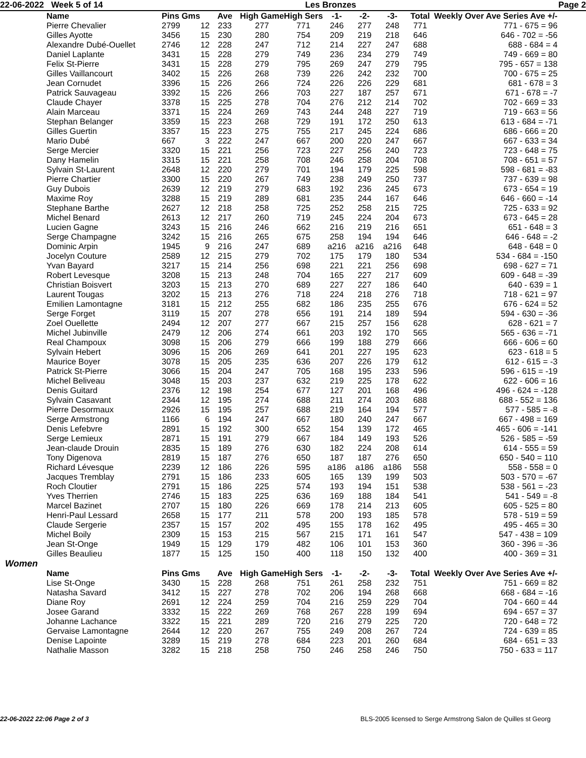22-06-2022 Week 5 of 14 Les Bronzes Page 2
| Name | Pins Gms | | Ave | High Game | High Sers | -1- | -2- | -3- | Total | Weekly Over Ave Series Ave +/- |
| --- | --- | --- | --- | --- | --- | --- | --- | --- | --- | --- |
| Pierre Chevalier | 2799 | 12 | 233 | 277 | 771 | 246 | 277 | 248 | 771 | 771 - 675 = 96 |
| Gilles Ayotte | 3456 | 15 | 230 | 280 | 754 | 209 | 219 | 218 | 646 | 646 - 702 = -56 |
| Alexandre Dubé-Ouellet | 2746 | 12 | 228 | 247 | 712 | 214 | 227 | 247 | 688 | 688 - 684 = 4 |
| Daniel Laplante | 3431 | 15 | 228 | 279 | 749 | 236 | 234 | 279 | 749 | 749 - 669 = 80 |
| Felix St-Pierre | 3431 | 15 | 228 | 279 | 795 | 269 | 247 | 279 | 795 | 795 - 657 = 138 |
| Gilles Vaillancourt | 3402 | 15 | 226 | 268 | 739 | 226 | 242 | 232 | 700 | 700 - 675 = 25 |
| Jean Cornudet | 3396 | 15 | 226 | 266 | 724 | 226 | 226 | 229 | 681 | 681 - 678 = 3 |
| Patrick Sauvageau | 3392 | 15 | 226 | 266 | 703 | 227 | 187 | 257 | 671 | 671 - 678 = -7 |
| Claude Chayer | 3378 | 15 | 225 | 278 | 704 | 276 | 212 | 214 | 702 | 702 - 669 = 33 |
| Alain Marceau | 3371 | 15 | 224 | 269 | 743 | 244 | 248 | 227 | 719 | 719 - 663 = 56 |
| Stephan Belanger | 3359 | 15 | 223 | 268 | 729 | 191 | 172 | 250 | 613 | 613 - 684 = -71 |
| Gilles Guertin | 3357 | 15 | 223 | 275 | 755 | 217 | 245 | 224 | 686 | 686 - 666 = 20 |
| Mario Dubé | 667 | 3 | 222 | 247 | 667 | 200 | 220 | 247 | 667 | 667 - 633 = 34 |
| Serge Mercier | 3320 | 15 | 221 | 256 | 723 | 227 | 256 | 240 | 723 | 723 - 648 = 75 |
| Dany Hamelin | 3315 | 15 | 221 | 258 | 708 | 246 | 258 | 204 | 708 | 708 - 651 = 57 |
| Sylvain St-Laurent | 2648 | 12 | 220 | 279 | 701 | 194 | 179 | 225 | 598 | 598 - 681 = -83 |
| Pierre Chartier | 3300 | 15 | 220 | 267 | 749 | 238 | 249 | 250 | 737 | 737 - 639 = 98 |
| Guy Dubois | 2639 | 12 | 219 | 279 | 683 | 192 | 236 | 245 | 673 | 673 - 654 = 19 |
| Maxime Roy | 3288 | 15 | 219 | 289 | 681 | 235 | 244 | 167 | 646 | 646 - 660 = -14 |
| Stephane Barthe | 2627 | 12 | 218 | 258 | 725 | 252 | 258 | 215 | 725 | 725 - 633 = 92 |
| Michel Benard | 2613 | 12 | 217 | 260 | 719 | 245 | 224 | 204 | 673 | 673 - 645 = 28 |
| Lucien Gagne | 3243 | 15 | 216 | 246 | 662 | 216 | 219 | 216 | 651 | 651 - 648 = 3 |
| Serge Champagne | 3242 | 15 | 216 | 265 | 675 | 258 | 194 | 194 | 646 | 646 - 648 = -2 |
| Dominic Arpin | 1945 | 9 | 216 | 247 | 689 | a216 | a216 | a216 | 648 | 648 - 648 = 0 |
| Jocelyn Couture | 2589 | 12 | 215 | 279 | 702 | 175 | 179 | 180 | 534 | 534 - 684 = -150 |
| Yvan Bayard | 3217 | 15 | 214 | 256 | 698 | 221 | 221 | 256 | 698 | 698 - 627 = 71 |
| Robert Levesque | 3208 | 15 | 213 | 248 | 704 | 165 | 227 | 217 | 609 | 609 - 648 = -39 |
| Christian Boisvert | 3203 | 15 | 213 | 270 | 689 | 227 | 227 | 186 | 640 | 640 - 639 = 1 |
| Laurent Tougas | 3202 | 15 | 213 | 276 | 718 | 224 | 218 | 276 | 718 | 718 - 621 = 97 |
| Emilien Lamontagne | 3181 | 15 | 212 | 255 | 682 | 186 | 235 | 255 | 676 | 676 - 624 = 52 |
| Serge Forget | 3119 | 15 | 207 | 278 | 656 | 191 | 214 | 189 | 594 | 594 - 630 = -36 |
| Zoel Ouellette | 2494 | 12 | 207 | 277 | 667 | 215 | 257 | 156 | 628 | 628 - 621 = 7 |
| Michel Jubinville | 2479 | 12 | 206 | 274 | 661 | 203 | 192 | 170 | 565 | 565 - 636 = -71 |
| Real Champoux | 3098 | 15 | 206 | 279 | 666 | 199 | 188 | 279 | 666 | 666 - 606 = 60 |
| Sylvain Hebert | 3096 | 15 | 206 | 269 | 641 | 201 | 227 | 195 | 623 | 623 - 618 = 5 |
| Maurice Boyer | 3078 | 15 | 205 | 235 | 636 | 207 | 226 | 179 | 612 | 612 - 615 = -3 |
| Patrick St-Pierre | 3066 | 15 | 204 | 247 | 705 | 168 | 195 | 233 | 596 | 596 - 615 = -19 |
| Michel Beliveau | 3048 | 15 | 203 | 237 | 632 | 219 | 225 | 178 | 622 | 622 - 606 = 16 |
| Denis Guitard | 2376 | 12 | 198 | 254 | 677 | 127 | 201 | 168 | 496 | 496 - 624 = -128 |
| Sylvain Casavant | 2344 | 12 | 195 | 274 | 688 | 211 | 274 | 203 | 688 | 688 - 552 = 136 |
| Pierre Desormaux | 2926 | 15 | 195 | 257 | 688 | 219 | 164 | 194 | 577 | 577 - 585 = -8 |
| Serge Armstrong | 1166 | 6 | 194 | 247 | 667 | 180 | 240 | 247 | 667 | 667 - 498 = 169 |
| Denis Lefebvre | 2891 | 15 | 192 | 300 | 652 | 154 | 139 | 172 | 465 | 465 - 606 = -141 |
| Serge Lemieux | 2871 | 15 | 191 | 279 | 667 | 184 | 149 | 193 | 526 | 526 - 585 = -59 |
| Jean-claude Drouin | 2835 | 15 | 189 | 276 | 630 | 182 | 224 | 208 | 614 | 614 - 555 = 59 |
| Tony Digenova | 2819 | 15 | 187 | 276 | 650 | 187 | 187 | 276 | 650 | 650 - 540 = 110 |
| Richard Lévesque | 2239 | 12 | 186 | 226 | 595 | a186 | a186 | a186 | 558 | 558 - 558 = 0 |
| Jacques Tremblay | 2791 | 15 | 186 | 233 | 605 | 165 | 139 | 199 | 503 | 503 - 570 = -67 |
| Roch Cloutier | 2791 | 15 | 186 | 225 | 574 | 193 | 194 | 151 | 538 | 538 - 561 = -23 |
| Yves Therrien | 2746 | 15 | 183 | 225 | 636 | 169 | 188 | 184 | 541 | 541 - 549 = -8 |
| Marcel Bazinet | 2707 | 15 | 180 | 226 | 669 | 178 | 214 | 213 | 605 | 605 - 525 = 80 |
| Henri-Paul Lessard | 2658 | 15 | 177 | 211 | 578 | 200 | 193 | 185 | 578 | 578 - 519 = 59 |
| Claude Sergerie | 2357 | 15 | 157 | 202 | 495 | 155 | 178 | 162 | 495 | 495 - 465 = 30 |
| Michel Boily | 2309 | 15 | 153 | 215 | 567 | 215 | 171 | 161 | 547 | 547 - 438 = 109 |
| Jean St-Onge | 1949 | 15 | 129 | 179 | 482 | 106 | 101 | 153 | 360 | 360 - 396 = -36 |
| Gilles Beaulieu | 1877 | 15 | 125 | 150 | 400 | 118 | 150 | 132 | 400 | 400 - 369 = 31 |
Women
| Name | Pins Gms | | Ave | High Game | High Sers | -1- | -2- | -3- | Total | Weekly Over Ave Series Ave +/- |
| --- | --- | --- | --- | --- | --- | --- | --- | --- | --- | --- |
| Lise St-Onge | 3430 | 15 | 228 | 268 | 751 | 261 | 258 | 232 | 751 | 751 - 669 = 82 |
| Natasha Savard | 3412 | 15 | 227 | 278 | 702 | 206 | 194 | 268 | 668 | 668 - 684 = -16 |
| Diane Roy | 2691 | 12 | 224 | 259 | 704 | 216 | 259 | 229 | 704 | 704 - 660 = 44 |
| Josee Garand | 3332 | 15 | 222 | 269 | 768 | 267 | 228 | 199 | 694 | 694 - 657 = 37 |
| Johanne Lachance | 3322 | 15 | 221 | 289 | 720 | 216 | 279 | 225 | 720 | 720 - 648 = 72 |
| Gervaise Lamontagne | 2644 | 12 | 220 | 267 | 755 | 249 | 208 | 267 | 724 | 724 - 639 = 85 |
| Denise Lapointe | 3289 | 15 | 219 | 278 | 684 | 223 | 201 | 260 | 684 | 684 - 651 = 33 |
| Nathalie Masson | 3282 | 15 | 218 | 258 | 750 | 246 | 258 | 246 | 750 | 750 - 633 = 117 |
22-06-2022 22:06 Page 2 of 3 BLS-2005 licensed to Serge Armstrong Salon de Quilles st Georg